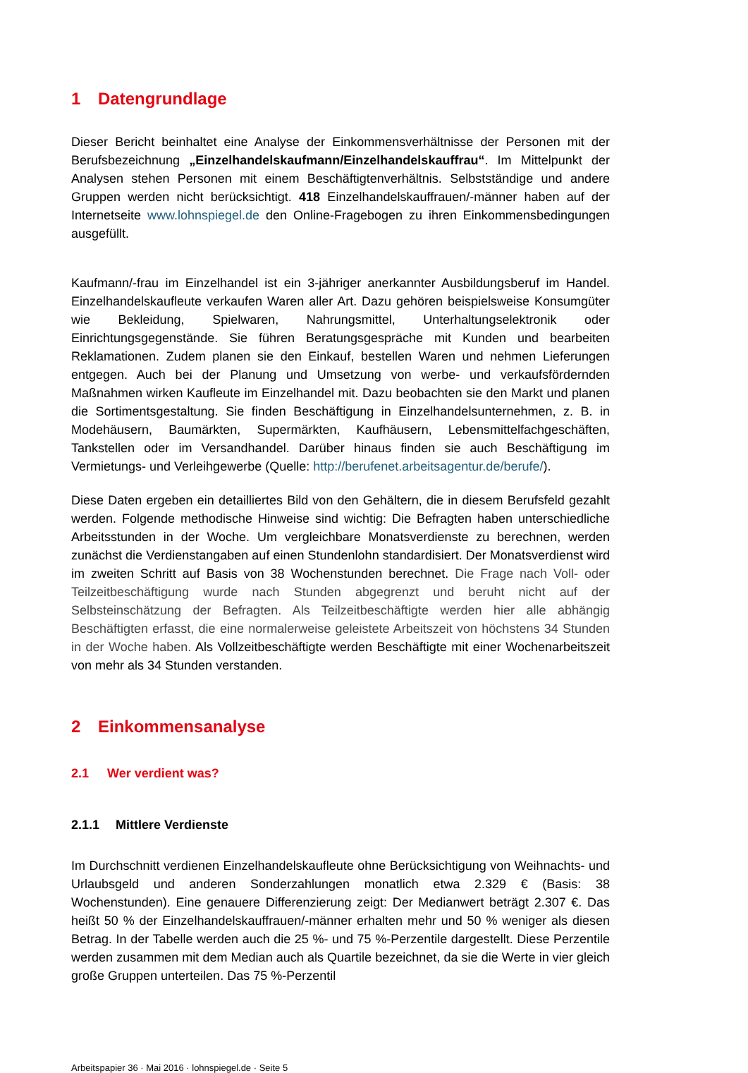1 Datengrundlage
Dieser Bericht beinhaltet eine Analyse der Einkommensverhältnisse der Personen mit der Berufsbezeichnung „Einzelhandelskaufmann/Einzelhandelskauffrau“. Im Mittelpunkt der Analysen stehen Personen mit einem Beschäftigtenverhältnis. Selbstständige und andere Gruppen werden nicht berücksichtigt. 418 Einzelhandelskauffrauen/-männer haben auf der Internetseite www.lohnspiegel.de den Online-Fragebogen zu ihren Einkommensbedingungen ausgefüllt.
Kaufmann/-frau im Einzelhandel ist ein 3-jähriger anerkannter Ausbildungsberuf im Handel. Einzelhandelskaufleute verkaufen Waren aller Art. Dazu gehören beispielsweise Konsumgüter wie Bekleidung, Spielwaren, Nahrungsmittel, Unterhaltungselektronik oder Einrichtungsgegenstände. Sie führen Beratungsgespräche mit Kunden und bearbeiten Reklamationen. Zudem planen sie den Einkauf, bestellen Waren und nehmen Lieferungen entgegen. Auch bei der Planung und Umsetzung von werbe- und verkaufsfördernden Maßnahmen wirken Kaufleute im Einzelhandel mit. Dazu beobachten sie den Markt und planen die Sortimentsgestaltung. Sie finden Beschäftigung in Einzelhandelsunternehmen, z. B. in Modehäusern, Baumärkten, Supermärkten, Kaufhäusern, Lebensmittelfachgeschäften, Tankstellen oder im Versandhandel. Darüber hinaus finden sie auch Beschäftigung im Vermietungs- und Verleihgewerbe (Quelle: http://berufenet.arbeitsagentur.de/berufe/).
Diese Daten ergeben ein detailliertes Bild von den Gehältern, die in diesem Berufsfeld gezahlt werden. Folgende methodische Hinweise sind wichtig: Die Befragten haben unterschiedliche Arbeitsstunden in der Woche. Um vergleichbare Monatsverdienste zu berechnen, werden zunächst die Verdienstangaben auf einen Stundenlohn standardisiert. Der Monatsverdienst wird im zweiten Schritt auf Basis von 38 Wochenstunden berechnet. Die Frage nach Voll- oder Teilzeitbeschäftigung wurde nach Stunden abgegrenzt und beruht nicht auf der Selbsteinschätzung der Befragten. Als Teilzeitbeschäftigte werden hier alle abhängig Beschäftigten erfasst, die eine normalerweise geleistete Arbeitszeit von höchstens 34 Stunden in der Woche haben. Als Vollzeitbeschäftigte werden Beschäftigte mit einer Wochenarbeitszeit von mehr als 34 Stunden verstanden.
2 Einkommensanalyse
2.1 Wer verdient was?
2.1.1 Mittlere Verdienste
Im Durchschnitt verdienen Einzelhandelskaufleute ohne Berücksichtigung von Weihnachts- und Urlaubsgeld und anderen Sonderzahlungen monatlich etwa 2.329 € (Basis: 38 Wochenstunden). Eine genauere Differenzierung zeigt: Der Medianwert beträgt 2.307 €. Das heißt 50 % der Einzelhandelskauffrauen/-männer erhalten mehr und 50 % weniger als diesen Betrag. In der Tabelle werden auch die 25 %- und 75 %-Perzentile dargestellt. Diese Perzentile werden zusammen mit dem Median auch als Quartile bezeichnet, da sie die Werte in vier gleich große Gruppen unterteilen. Das 75 %-Perzentil
Arbeitspapier 36 · Mai 2016 · lohnspiegel.de · Seite 5